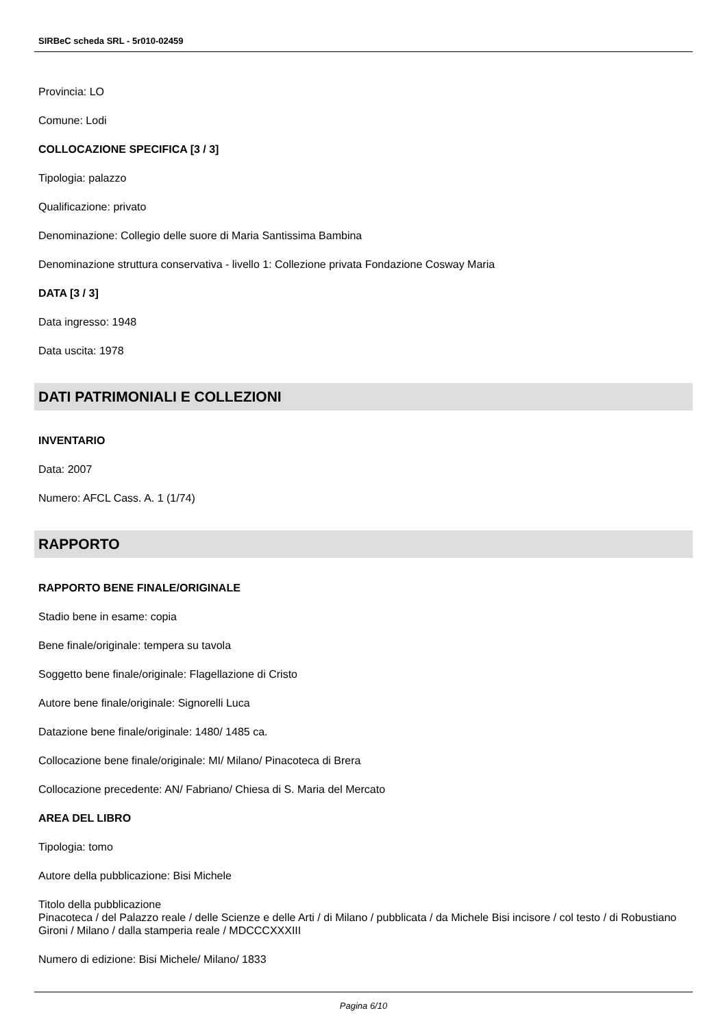SIRBeC scheda SRL - 5r010-02459
Provincia: LO
Comune: Lodi
COLLOCAZIONE SPECIFICA [3 / 3]
Tipologia: palazzo
Qualificazione: privato
Denominazione: Collegio delle suore di Maria Santissima Bambina
Denominazione struttura conservativa - livello 1: Collezione privata Fondazione Cosway Maria
DATA [3 / 3]
Data ingresso: 1948
Data uscita: 1978
DATI PATRIMONIALI E COLLEZIONI
INVENTARIO
Data: 2007
Numero: AFCL Cass. A. 1 (1/74)
RAPPORTO
RAPPORTO BENE FINALE/ORIGINALE
Stadio bene in esame: copia
Bene finale/originale: tempera su tavola
Soggetto bene finale/originale: Flagellazione di Cristo
Autore bene finale/originale: Signorelli Luca
Datazione bene finale/originale: 1480/ 1485 ca.
Collocazione bene finale/originale: MI/ Milano/ Pinacoteca di Brera
Collocazione precedente: AN/ Fabriano/ Chiesa di S. Maria del Mercato
AREA DEL LIBRO
Tipologia: tomo
Autore della pubblicazione: Bisi Michele
Titolo della pubblicazione
Pinacoteca / del Palazzo reale / delle Scienze e delle Arti / di Milano / pubblicata / da Michele Bisi incisore / col testo / di Robustiano Gironi / Milano / dalla stamperia reale / MDCCCXXXIII
Numero di edizione: Bisi Michele/ Milano/ 1833
Pagina 6/10